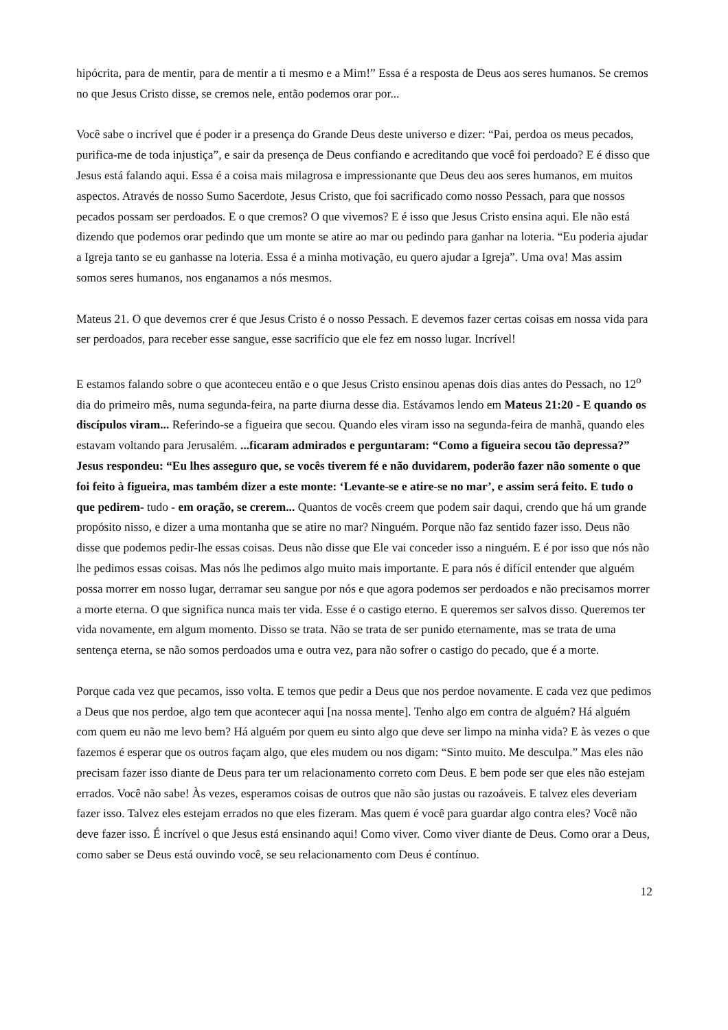hipócrita, para de mentir, para de mentir a ti mesmo e a Mim!” Essa é a resposta de Deus aos seres humanos. Se cremos no que Jesus Cristo disse, se cremos nele, então podemos orar por...
Você sabe o incrível que é poder ir a presença do Grande Deus deste universo e dizer: “Pai, perdoa os meus pecados, purifica-me de toda injustiça”, e sair da presença de Deus confiando e acreditando que você foi perdoado? E é disso que Jesus está falando aqui. Essa é a coisa mais milagrosa e impressionante que Deus deu aos seres humanos, em muitos aspectos. Através de nosso Sumo Sacerdote, Jesus Cristo, que foi sacrificado como nosso Pessach, para que nossos pecados possam ser perdoados. E o que cremos? O que vivemos? E é isso que Jesus Cristo ensina aqui. Ele não está dizendo que podemos orar pedindo que um monte se atire ao mar ou pedindo para ganhar na loteria. “Eu poderia ajudar a Igreja tanto se eu ganhasse na loteria. Essa é a minha motivação, eu quero ajudar a Igreja”. Uma ova! Mas assim somos seres humanos, nos enganamos a nós mesmos.
Mateus 21. O que devemos crer é que Jesus Cristo é o nosso Pessach. E devemos fazer certas coisas em nossa vida para ser perdoados, para receber esse sangue, esse sacrifício que ele fez em nosso lugar. Incrível!
E estamos falando sobre o que aconteceu então e o que Jesus Cristo ensinou apenas dois dias antes do Pessach, no 12<sup>o</sup> dia do primeiro mês, numa segunda-feira, na parte diurna desse dia. Estávamos lendo em Mateus 21:20 - E quando os discípulos viram... Referindo-se a figueira que secou. Quando eles viram isso na segunda-feira de manhã, quando eles estavam voltando para Jerusalém. ...ficaram admirados e perguntaram: “Como a figueira secou tão depressa?” Jesus respondeu: “Eu lhes asseguro que, se vocês tiverem fé e não duvidarem, poderão fazer não somente o que foi feito à figueira, mas também dizer a este monte: ‘Levante-se e atire-se no mar’, e assim será feito. E tudo o que pedirem- tudo - em oração, se crerem... Quantos de vocês creem que podem sair daqui, crendo que há um grande propósito nisso, e dizer a uma montanha que se atire no mar? Ninguém. Porque não faz sentido fazer isso. Deus não disse que podemos pedir-lhe essas coisas. Deus não disse que Ele vai conceder isso a ninguém. E é por isso que nós não lhe pedimos essas coisas. Mas nós lhe pedimos algo muito mais importante. E para nós é difícil entender que alguém possa morrer em nosso lugar, derramar seu sangue por nós e que agora podemos ser perdoados e não precisamos morrer a morte eterna. O que significa nunca mais ter vida. Esse é o castigo eterno. E queremos ser salvos disso. Queremos ter vida novamente, em algum momento. Disso se trata. Não se trata de ser punido eternamente, mas se trata de uma sentença eterna, se não somos perdoados uma e outra vez, para não sofrer o castigo do pecado, que é a morte.
Porque cada vez que pecamos, isso volta. E temos que pedir a Deus que nos perdoe novamente. E cada vez que pedimos a Deus que nos perdoe, algo tem que acontecer aqui [na nossa mente]. Tenho algo em contra de alguém? Há alguém com quem eu não me levo bem? Há alguém por quem eu sinto algo que deve ser limpo na minha vida? E às vezes o que fazemos é esperar que os outros façam algo, que eles mudem ou nos digam: “Sinto muito. Me desculpa.” Mas eles não precisam fazer isso diante de Deus para ter um relacionamento correto com Deus. E bem pode ser que eles não estejam errados. Você não sabe! Às vezes, esperamos coisas de outros que não são justas ou razoáveis. E talvez eles deveriam fazer isso. Talvez eles estejam errados no que eles fizeram. Mas quem é você para guardar algo contra eles? Você não deve fazer isso. É incrível o que Jesus está ensinando aqui! Como viver. Como viver diante de Deus. Como orar a Deus, como saber se Deus está ouvindo você, se seu relacionamento com Deus é contínuo.
12